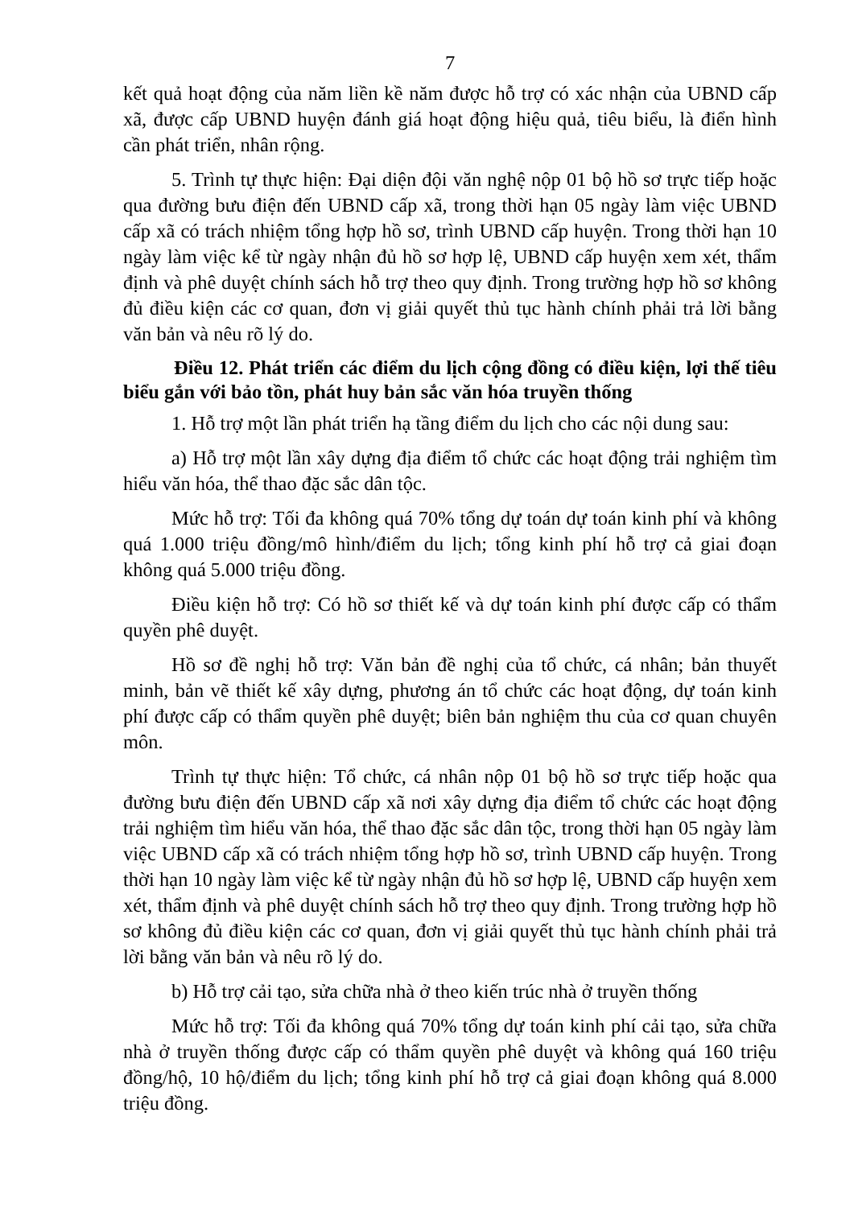7
kết quả hoạt động của năm liền kề năm được hỗ trợ có xác nhận của UBND cấp xã, được cấp UBND huyện đánh giá hoạt động hiệu quả, tiêu biểu, là điển hình cần phát triển, nhân rộng.
5. Trình tự thực hiện: Đại diện đội văn nghệ nộp 01 bộ hồ sơ trực tiếp hoặc qua đường bưu điện đến UBND cấp xã, trong thời hạn 05 ngày làm việc UBND cấp xã có trách nhiệm tổng hợp hồ sơ, trình UBND cấp huyện. Trong thời hạn 10 ngày làm việc kể từ ngày nhận đủ hồ sơ hợp lệ, UBND cấp huyện xem xét, thẩm định và phê duyệt chính sách hỗ trợ theo quy định. Trong trường hợp hồ sơ không đủ điều kiện các cơ quan, đơn vị giải quyết thủ tục hành chính phải trả lời bằng văn bản và nêu rõ lý do.
Điều 12. Phát triển các điểm du lịch cộng đồng có điều kiện, lợi thế tiêu biểu gắn với bảo tồn, phát huy bản sắc văn hóa truyền thống
1. Hỗ trợ một lần phát triển hạ tầng điểm du lịch cho các nội dung sau:
a) Hỗ trợ một lần xây dựng địa điểm tổ chức các hoạt động trải nghiệm tìm hiểu văn hóa, thể thao đặc sắc dân tộc.
Mức hỗ trợ: Tối đa không quá 70% tổng dự toán dự toán kinh phí và không quá 1.000 triệu đồng/mô hình/điểm du lịch; tổng kinh phí hỗ trợ cả giai đoạn không quá 5.000 triệu đồng.
Điều kiện hỗ trợ: Có hồ sơ thiết kế và dự toán kinh phí được cấp có thẩm quyền phê duyệt.
Hồ sơ đề nghị hỗ trợ: Văn bản đề nghị của tổ chức, cá nhân; bản thuyết minh, bản vẽ thiết kế xây dựng, phương án tổ chức các hoạt động, dự toán kinh phí được cấp có thẩm quyền phê duyệt; biên bản nghiệm thu của cơ quan chuyên môn.
Trình tự thực hiện: Tổ chức, cá nhân nộp 01 bộ hồ sơ trực tiếp hoặc qua đường bưu điện đến UBND cấp xã nơi xây dựng địa điểm tổ chức các hoạt động trải nghiệm tìm hiểu văn hóa, thể thao đặc sắc dân tộc, trong thời hạn 05 ngày làm việc UBND cấp xã có trách nhiệm tổng hợp hồ sơ, trình UBND cấp huyện. Trong thời hạn 10 ngày làm việc kể từ ngày nhận đủ hồ sơ hợp lệ, UBND cấp huyện xem xét, thẩm định và phê duyệt chính sách hỗ trợ theo quy định. Trong trường hợp hồ sơ không đủ điều kiện các cơ quan, đơn vị giải quyết thủ tục hành chính phải trả lời bằng văn bản và nêu rõ lý do.
b) Hỗ trợ cải tạo, sửa chữa nhà ở theo kiến trúc nhà ở truyền thống
Mức hỗ trợ: Tối đa không quá 70% tổng dự toán kinh phí cải tạo, sửa chữa nhà ở truyền thống được cấp có thẩm quyền phê duyệt và không quá 160 triệu đồng/hộ, 10 hộ/điểm du lịch; tổng kinh phí hỗ trợ cả giai đoạn không quá 8.000 triệu đồng.